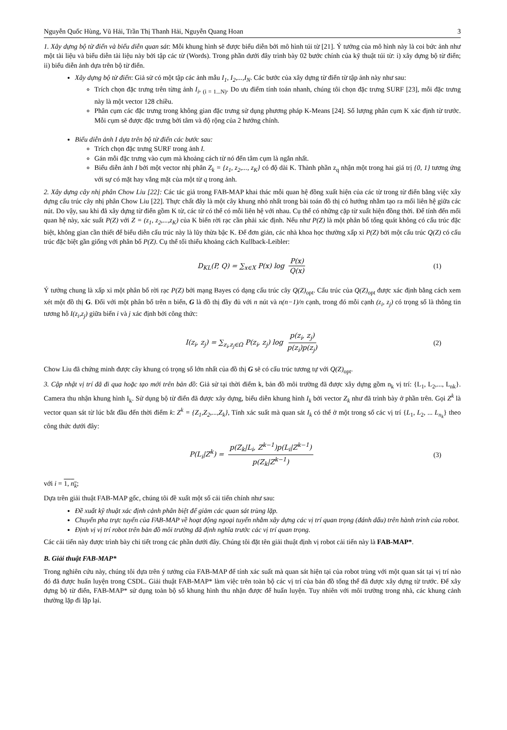Nguyễn Quốc Hùng, Vũ Hải, Trần Thị Thanh Hải, Nguyễn Quang Hoan 3
1. Xây dựng bộ từ điển và biểu diễn quan sát: Mỗi khung hình sẽ được biểu diễn bởi mô hình túi từ [21]. Ý tưởng của mô hình này là coi bức ảnh như một tài liệu và biểu diễn tài liệu này bởi tập các từ (Words). Trong phần dưới đây trình bày 02 bước chính của kỹ thuật túi từ: i) xây dựng bộ từ điển; ii) biểu diễn ảnh dựa trên bộ từ điển.
Xây dựng bộ từ điển: Giả sử có một tập các ảnh mẫu I<sub>1</sub>, I<sub>2</sub>,...,I<sub>N</sub>. Các bước của xây dựng từ điển từ tập ảnh này như sau:
Trích chọn đặc trưng trên từng ảnh I<sub>i</sub>, <sub>(i = 1...N)</sub>. Do ưu điểm tính toán nhanh, chúng tôi chọn đặc trưng SURF [23], mỗi đặc trưng này là một vector 128 chiều.
Phân cụm các đặc trưng trong không gian đặc trưng sử dụng phương pháp K-Means [24]. Số lượng phân cụm K xác định từ trước. Mỗi cụm sẽ được đặc trưng bởi tâm và độ rộng của 2 hướng chính.
Biểu diễn ảnh I dựa trên bộ từ điển các bước sau:
Trích chọn đặc trưng SURF trong ảnh I.
Gán mỗi đặc trưng vào cụm mà khoảng cách từ nó đến tâm cụm là ngắn nhất.
Biểu diễn ảnh I bởi một vector nhị phân Z<sub>k</sub> = {z<sub>1</sub>, z<sub>2</sub>,..., z<sub>K</sub>} có độ dài K. Thành phần z<sub>q</sub> nhận một trong hai giá trị {0, 1} tương ứng với sự có mặt hay vắng mặt của một từ q trong ảnh.
2. Xây dựng cây nhị phân Chow Liu [22]: Các tác giả trong FAB-MAP khai thác mỗi quan hệ đồng xuất hiện của các từ trong từ điển bằng việc xây dựng cấu trúc cây nhị phân Chow Liu [22]. Thực chất đây là một cây khung nhỏ nhất trong bài toán đồ thị có hướng nhằm tạo ra mối liên hệ giữa các nút. Do vậy, sau khi đã xây dựng từ điển gồm K từ, các từ có thể có mỗi liên hệ với nhau. Cụ thể có những cặp từ xuất hiện đồng thời. Để tính đến mối quan hệ này, xác suất P(Z) với Z = (z<sub>1</sub>, z<sub>2</sub>,...,z<sub>K</sub>) của K biến rời rạc cần phải xác định. Nếu như P(Z) là một phân bố tổng quát không có cấu trúc đặc biệt, không gian cần thiết để biểu diễn cấu trúc này là lũy thừa bậc K. Để đơn giản, các nhà khoa học thường xấp xỉ P(Z) bởi một cấu trúc Q(Z) có cấu trúc đặc biệt gần giống với phân bố P(Z). Cụ thể tối thiểu khoảng cách Kullback-Leibler:
D<sub>KL</sub>(P, Q) = ∑<sub>x∈X</sub> P(x) log P(x) Q(x) (1)
Ý tưởng chung là xấp xỉ một phân bố rời rạc P(Z) bởi mạng Bayes có dạng cấu trúc cây Q(Z)<sub>opt</sub>. Cấu trúc của Q(Z)<sub>opt</sub> được xác định bằng cách xem xét một đồ thị G. Đối với một phân bố trên n biến, G là đồ thị đầy đủ với n nút và n(n−1)/n cạnh, trong đó mỗi cạnh (z<sub>i</sub>, z<sub>j</sub>) có trọng số là thông tin tương hỗ I(z<sub>i</sub>,z<sub>j</sub>) giữa biến i và j xác định bởi công thức:
I(z<sub>i</sub>, z<sub>j</sub>) = ∑<sub>z<sub>i</sub>,z<sub>j</sub>∈Ω</sub> P(z<sub>i</sub>, z<sub>j</sub>) log p(z<sub>i</sub>, z<sub>j</sub>) p(z<sub>i</sub>)p(z<sub>j</sub>) (2)
Chow Liu đã chứng minh được cây khung có trọng số lớn nhất của đồ thị G sẽ có cấu trúc tương tự với Q(Z)<sub>opt</sub>.
3. Cập nhật vị trí đã đi qua hoặc tạo mới trên bản đồ: Giả sử tại thời điểm k, bản đồ môi trường đã được xây dựng gồm n<sub>k</sub> vị trí: {L<sub>1</sub>, L<sub>2</sub>,..., L<sub>nk</sub>}. Camera thu nhận khung hình I<sub>k</sub>. Sử dụng bộ từ điển đã được xây dựng, biểu diễn khung hình I<sub>k</sub> bởi vector Z<sub>k</sub> như đã trình bày ở phần trên. Gọi Z<sup>k</sup> là vector quan sát từ lúc bắt đầu đến thời điểm k: Z<sup>k</sup> = {Z<sub>1</sub>,Z<sub>2</sub>,...,Z<sub>k</sub>}, Tính xác suất mà quan sát I<sub>k</sub> có thể ở một trong số các vị trí {L<sub>1</sub>, L<sub>2</sub>, ... L<sub>n<sub>k</sub></sub>} theo công thức dưới đây:
P(L<sub>i</sub>|Z<sup>k</sup>) = p(Z<sub>k</sub>|L<sub>i</sub>, Z<sup>k−1</sup>)p(L<sub>i</sub>|Z<sup>k−1</sup>) p(Z<sub>k</sub>|Z<sup>k−1</sup>) (3)
với i = 1, n<sub>k</sub>;
Dựa trên giải thuật FAB-MAP gốc, chúng tôi đề xuất một số cải tiến chính như sau:
Đề xuất kỹ thuật xác định cảnh phân biệt để giảm các quan sát trùng lặp.
Chuyển pha trực tuyến của FAB-MAP về hoạt động ngoại tuyến nhằm xây dựng các vị trí quan trọng (đánh dấu) trên hành trình của robot.
Định vị vị trí robot trên bản đồ môi trường đã định nghĩa trước các vị trí quan trọng.
Các cải tiến này được trình bày chi tiết trong các phần dưới đây. Chúng tôi đặt tên giải thuật định vị robot cải tiến này là FAB-MAP*.
B. Giải thuật FAB-MAP*
Trong nghiên cứu này, chúng tôi dựa trên ý tưởng của FAB-MAP để tính xác suất mà quan sát hiện tại của robot trùng với một quan sát tại vị trí nào đó đã được huấn luyện trong CSDL. Giải thuật FAB-MAP* làm việc trên toàn bộ các vị trí của bản đồ tổng thể đã được xây dựng từ trước. Để xây dựng bộ từ điển, FAB-MAP* sử dụng toàn bộ số khung hình thu nhận được để huấn luyện. Tuy nhiên với môi trường trong nhà, các khung cảnh thường lặp đi lặp lại.